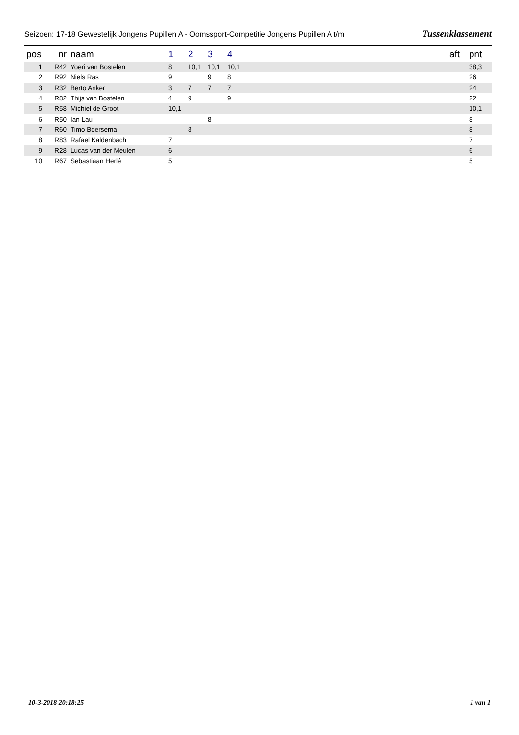Seizoen: 17-18 Gewestelijk Jongens Pupillen A - Oomssport-Competitie Jongens Pupillen A t/m Tussenklassement
| pos | nr | naam | 1 | 2 | 3 | 4 | | aft | pnt |
| --- | --- | --- | --- | --- | --- | --- | --- | --- | --- |
| 1 | R42 | Yoeri van Bostelen | 8 | 10,1 | 10,1 | 10,1 | | | 38,3 |
| 2 | R92 | Niels Ras | 9 | | 9 | 8 | | | 26 |
| 3 | R32 | Berto Anker | 3 | 7 | 7 | 7 | | | 24 |
| 4 | R82 | Thijs van Bostelen | 4 | 9 | | 9 | | | 22 |
| 5 | R58 | Michiel de Groot | 10,1 | | | | | | 10,1 |
| 6 | R50 | Ian Lau | | | 8 | | | | 8 |
| 7 | R60 | Timo Boersema | | 8 | | | | | 8 |
| 8 | R83 | Rafael Kaldenbach | 7 | | | | | | 7 |
| 9 | R28 | Lucas van der Meulen | 6 | | | | | | 6 |
| 10 | R67 | Sebastiaan Herlé | 5 | | | | | | 5 |
10-3-2018 20:18:25 1 van 1